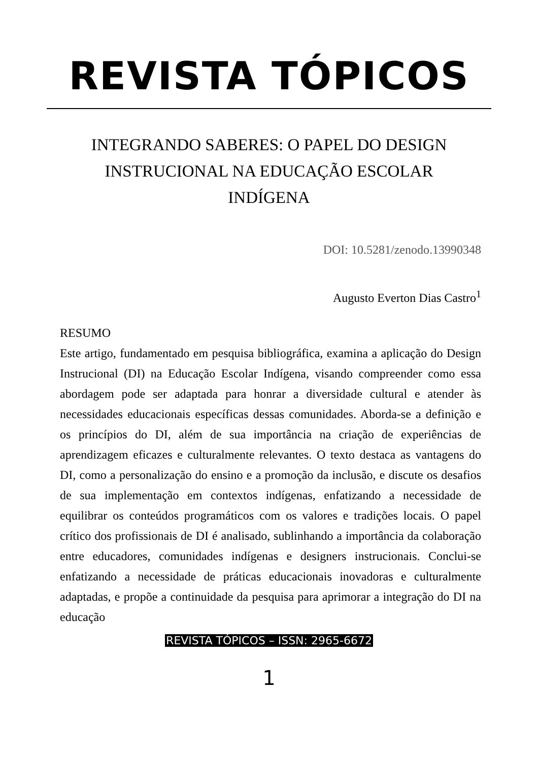REVISTA TÓPICOS
INTEGRANDO SABERES: O PAPEL DO DESIGN INSTRUCIONAL NA EDUCAÇÃO ESCOLAR INDÍGENA
DOI: 10.5281/zenodo.13990348
Augusto Everton Dias Castro<sup>1</sup>
RESUMO
Este artigo, fundamentado em pesquisa bibliográfica, examina a aplicação do Design Instrucional (DI) na Educação Escolar Indígena, visando compreender como essa abordagem pode ser adaptada para honrar a diversidade cultural e atender às necessidades educacionais específicas dessas comunidades. Aborda-se a definição e os princípios do DI, além de sua importância na criação de experiências de aprendizagem eficazes e culturalmente relevantes. O texto destaca as vantagens do DI, como a personalização do ensino e a promoção da inclusão, e discute os desafios de sua implementação em contextos indígenas, enfatizando a necessidade de equilibrar os conteúdos programáticos com os valores e tradições locais. O papel crítico dos profissionais de DI é analisado, sublinhando a importância da colaboração entre educadores, comunidades indígenas e designers instrucionais. Conclui-se enfatizando a necessidade de práticas educacionais inovadoras e culturalmente adaptadas, e propõe a continuidade da pesquisa para aprimorar a integração do DI na educação
REVISTA TÓPICOS – ISSN: 2965-6672
1